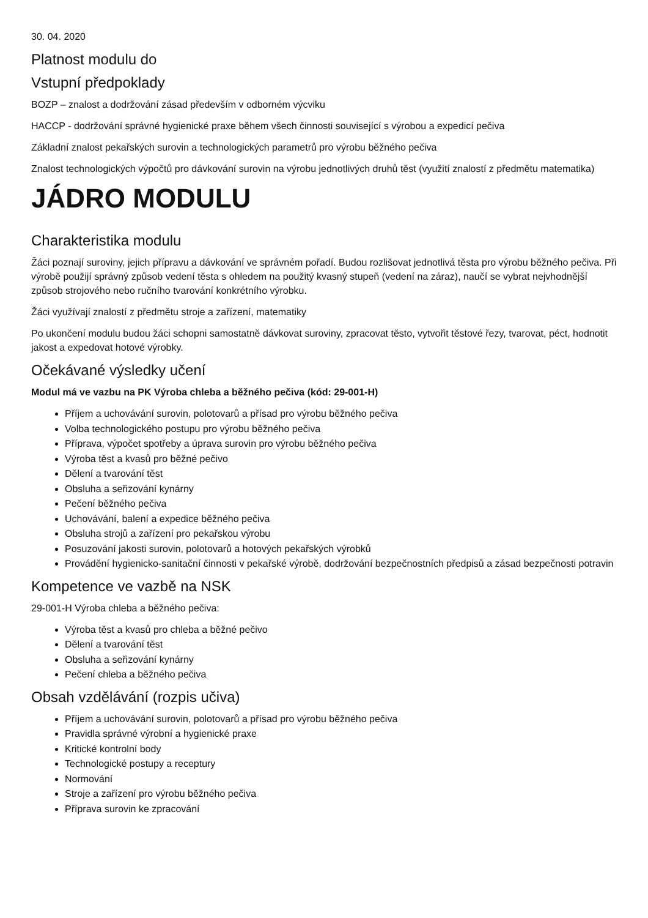30. 04. 2020
Platnost modulu do
Vstupní předpoklady
BOZP – znalost a dodržování zásad především v odborném výcviku
HACCP - dodržování správné hygienické praxe během všech činnosti související s výrobou a expedicí pečiva
Základní znalost pekařských surovin a technologických parametrů pro výrobu běžného pečiva
Znalost technologických výpočtů pro dávkování surovin na výrobu jednotlivých druhů těst (využití znalostí z předmětu matematika)
JÁDRO MODULU
Charakteristika modulu
Žáci poznají suroviny, jejich přípravu a dávkování ve správném pořadí. Budou rozlišovat jednotlivá těsta pro výrobu běžného pečiva. Při výrobě použijí správný způsob vedení těsta s ohledem na použitý kvasný stupeň (vedení na záraz), naučí se vybrat nejvhodnější způsob strojového nebo ručního tvarování konkrétního výrobku.
Žáci využívají znalostí z předmětu stroje a zařízení, matematiky
Po ukončení modulu budou žáci schopni samostatně dávkovat suroviny, zpracovat těsto, vytvořit těstové řezy, tvarovat, péct, hodnotit jakost a expedovat hotové výrobky.
Očekávané výsledky učení
Modul má ve vazbu na PK Výroba chleba a běžného pečiva (kód: 29-001-H)
Příjem a uchovávání surovin, polotovarů a přísad pro výrobu běžného pečiva
Volba technologického postupu pro výrobu běžného pečiva
Příprava, výpočet spotřeby a úprava surovin pro výrobu běžného pečiva
Výroba těst a kvasů pro běžné pečivo
Dělení a tvarování těst
Obsluha a seřizování kynárny
Pečení běžného pečiva
Uchovávání, balení a expedice běžného pečiva
Obsluha strojů a zařízení pro pekařskou výrobu
Posuzování jakosti surovin, polotovarů a hotových pekařských výrobků
Provádění hygienicko-sanitační činnosti v pekařské výrobě, dodržování bezpečnostních předpisů a zásad bezpečnosti potravin
Kompetence ve vazbě na NSK
29-001-H Výroba chleba a běžného pečiva:
Výroba těst a kvasů pro chleba a běžné pečivo
Dělení a tvarování těst
Obsluha a seřizování kynárny
Pečení chleba a běžného pečiva
Obsah vzdělávání (rozpis učiva)
Příjem a uchovávání surovin, polotovarů a přísad pro výrobu běžného pečiva
Pravidla správné výrobní a hygienické praxe
Kritické kontrolní body
Technologické postupy a receptury
Normování
Stroje a zařízení pro výrobu běžného pečiva
Příprava surovin ke zpracování